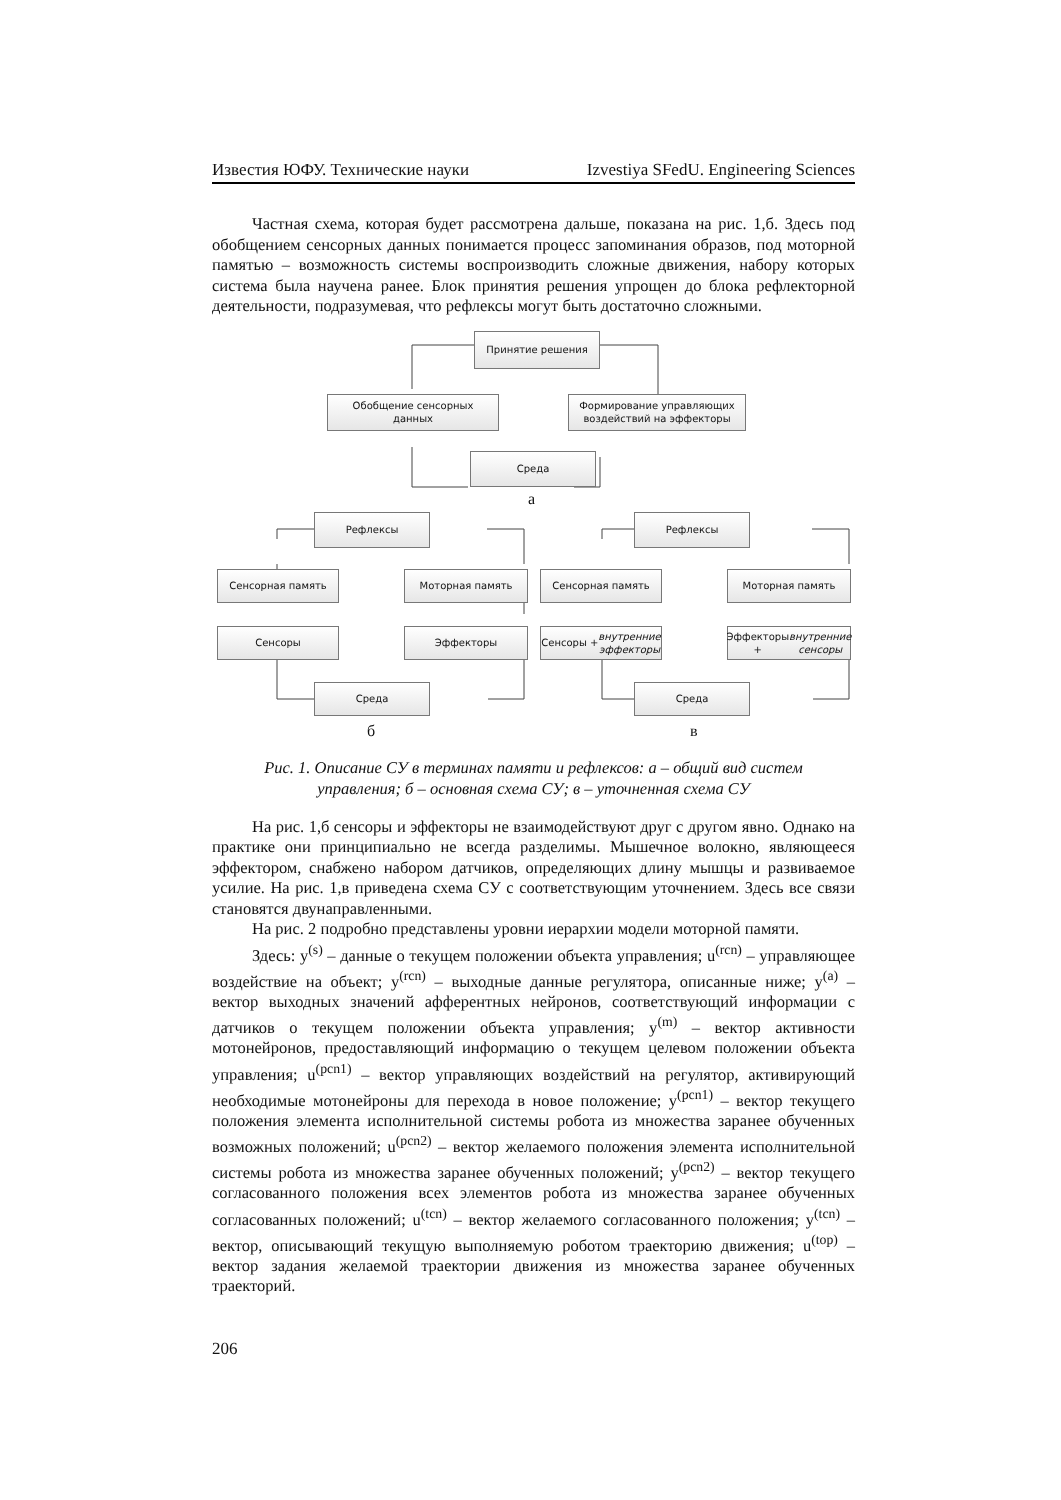Известия ЮФУ. Технические науки Izvestiya SFedU. Engineering Sciences
Частная схема, которая будет рассмотрена дальше, показана на рис. 1,б. Здесь под обобщением сенсорных данных понимается процесс запоминания образов, под моторной памятью – возможность системы воспроизводить сложные движения, набору которых система была научена ранее. Блок принятия решения упрощен до блока рефлекторной деятельности, подразумевая, что рефлексы могут быть достаточно сложными.
Принятие решения
Обобщение сенсорных
данных
Формирование управляющих
воздействий на эффекторы
Среда
а
Рефлексы
Сенсорная память Моторная память
Сенсоры Эффекторы
Среда
Рефлексы
Сенсорная память Моторная память
Сенсоры + внутренние
эффекторы
Эффекторы +
внутренние сенсоры
Среда
б в
Рис. 1. Описание СУ в терминах памяти и рефлексов: а – общий вид систем
управления; б – основная схема СУ; в – уточненная схема СУ
На рис. 1,б сенсоры и эффекторы не взаимодействуют друг с другом явно. Однако на практике они принципиально не всегда разделимы. Мышечное волокно, являющееся эффектором, снабжено набором датчиков, определяющих длину мышцы и развиваемое усилие. На рис. 1,в приведена схема СУ с соответствующим уточнением. Здесь все связи становятся двунаправленными.
На рис. 2 подробно представлены уровни иерархии модели моторной памяти.
Здесь: y<sup>(s)</sup> – данные о текущем положении объекта управления; u<sup>(rcn)</sup> – управляющее воздействие на объект; y<sup>(rcn)</sup> – выходные данные регулятора, описанные ниже; y<sup>(a)</sup> – вектор выходных значений афферентных нейронов, соответствующий информации с датчиков о текущем положении объекта управления; y<sup>(m)</sup> – вектор активности мотонейронов, предоставляющий информацию о текущем целевом положении объекта управления; u<sup>(pcn1)</sup> – вектор управляющих воздействий на регулятор, активирующий необходимые мотонейроны для перехода в новое положение; y<sup>(pcn1)</sup> – вектор текущего положения элемента исполнительной системы робота из множества заранее обученных возможных положений; u<sup>(pcn2)</sup> – вектор желаемого положения элемента исполнительной системы робота из множества заранее обученных положений; y<sup>(pcn2)</sup> – вектор текущего согласованного положения всех элементов робота из множества заранее обученных согласованных положений; u<sup>(tcn)</sup> – вектор желаемого согласованного положения; y<sup>(tcn)</sup> – вектор, описывающий текущую выполняемую роботом траекторию движения; u<sup>(top)</sup> – вектор задания желаемой траектории движения из множества заранее обученных траекторий.
206